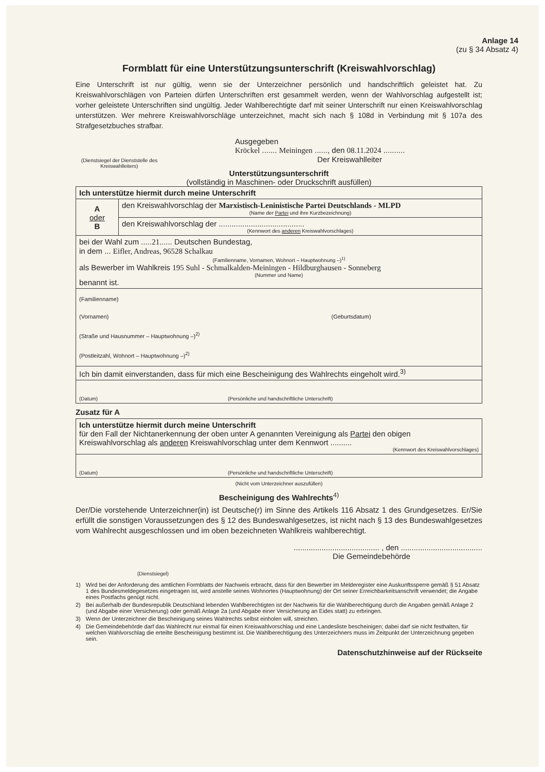Anlage 14
(zu § 34 Absatz 4)
Formblatt für eine Unterstützungsunterschrift (Kreiswahlvorschlag)
Eine Unterschrift ist nur gültig, wenn sie der Unterzeichner persönlich und handschriftlich geleistet hat. Zu Kreiswahlvorschlägen von Parteien dürfen Unterschriften erst gesammelt werden, wenn der Wahlvorschlag aufgestellt ist; vorher geleistete Unterschriften sind ungültig. Jeder Wahlberechtigte darf mit seiner Unterschrift nur einen Kreiswahlvorschlag unterstützen. Wer mehrere Kreiswahlvorschläge unterzeichnet, macht sich nach § 108d in Verbindung mit § 107a des Strafgesetzbuches strafbar.
(Dienstsiegel der Dienststelle des Kreiswahlleiters)
Ausgegeben
Kröckel ....... Meiningen ......, den 08.11.2024 ..........
Der Kreiswahlleiter
Unterstützungsunterschrift
(vollständig in Maschinen- oder Druckschrift ausfüllen)
| Ich unterstütze hiermit durch meine Unterschrift | |
| A oder B | den Kreiswahlvorschlag der Marxistisch-Leninistische Partei Deutschlands - MLPD (Name der Partei und ihre Kurzbezeichnung) |
| | den Kreiswahlvorschlag der ........................................ (Kennwort des anderen Kreiswahlvorschlages) |
| bei der Wahl zum ..... 21. ..... Deutschen Bundestag, in dem ... Eifler, Andreas, 96528 Schalkau (Familienname, Vornamen, Wohnort – Hauptwohnung –)<sup>1)</sup> als Bewerber im Wahlkreis 195 Suhl - Schmalkalden-Meiningen - Hildburghausen - Sonneberg (Nummer und Name) benannt ist. | |
| (Familienname) (Vornamen) (Geburtsdatum) (Straße und Hausnummer – Hauptwohnung –)<sup>2)</sup> (Postleitzahl, Wohnort – Hauptwohnung –)<sup>2)</sup> | |
| Ich bin damit einverstanden, dass für mich eine Bescheinigung des Wahlrechts eingeholt wird.<sup>3)</sup> | |
| (Datum) (Persönliche und handschriftliche Unterschrift) | |
Zusatz für A
| Ich unterstütze hiermit durch meine Unterschrift für den Fall der Nichtanerkennung der oben unter A genannten Vereinigung als Partei den obigen Kreiswahlvorschlag als anderen Kreiswahlvorschlag unter dem Kennwort .......... (Kennwort des Kreiswahlvorschlages) |
| (Datum) (Persönliche und handschriftliche Unterschrift) |
(Nicht vom Unterzeichner auszufüllen)
Bescheinigung des Wahlrechts<sup>4)</sup>
Der/Die vorstehende Unterzeichner(in) ist Deutsche(r) im Sinne des Artikels 116 Absatz 1 des Grundgesetzes. Er/Sie erfüllt die sonstigen Voraussetzungen des § 12 des Bundeswahlgesetzes, ist nicht nach § 13 des Bundeswahlgesetzes vom Wahlrecht ausgeschlossen und im oben bezeichneten Wahlkreis wahlberechtigt.
........................................ , den ......................................
Die Gemeindebehörde
(Dienstsiegel)
1) Wird bei der Anforderung des amtlichen Formblatts der Nachweis erbracht, dass für den Bewerber im Melderegister eine Auskunftssperre gemäß § 51 Absatz 1 des Bundesmeldegesetzes eingetragen ist, wird anstelle seines Wohnortes (Hauptwohnung) der Ort seiner Erreichbarkeitsanschrift verwendet; die Angabe eines Postfachs genügt nicht.
2) Bei außerhalb der Bundesrepublik Deutschland lebenden Wahlberechtigten ist der Nachweis für die Wahlberechtigung durch die Angaben gemäß Anlage 2 (und Abgabe einer Versicherung) oder gemäß Anlage 2a (und Abgabe einer Versicherung an Eides statt) zu erbringen.
3) Wenn der Unterzeichner die Bescheinigung seines Wahlrechts selbst einholen will, streichen.
4) Die Gemeindebehörde darf das Wahlrecht nur einmal für einen Kreiswahlvorschlag und eine Landesliste bescheinigen; dabei darf sie nicht festhalten, für welchen Wahlvorschlag die erteilte Bescheinigung bestimmt ist. Die Wahlberechtigung des Unterzeichners muss im Zeitpunkt der Unterzeichnung gegeben sein.
Datenschutzhinweise auf der Rückseite